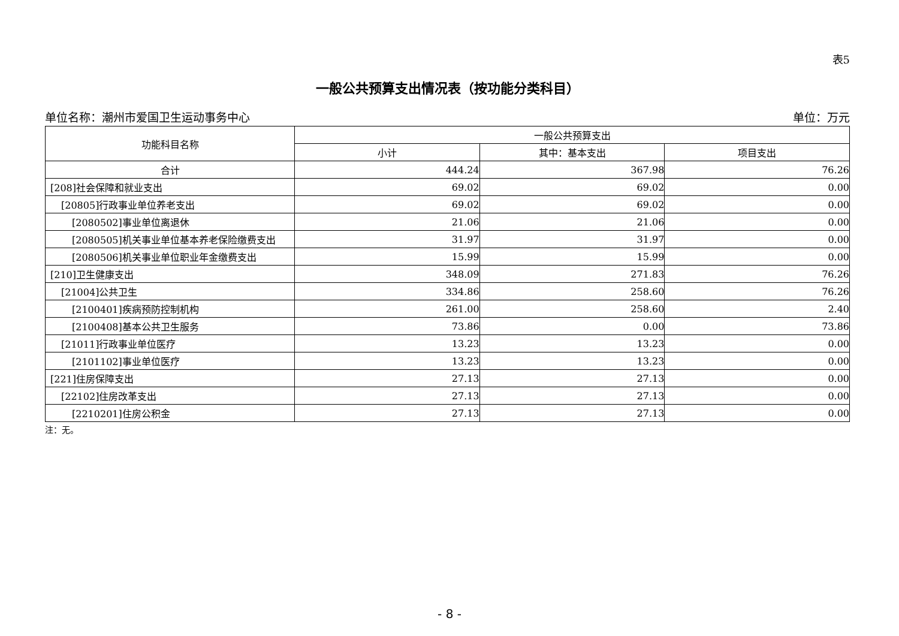表5
一般公共预算支出情况表（按功能分类科目）
单位名称：潮州市爱国卫生运动事务中心 单位：万元
| 功能科目名称 | 一般公共预算支出 | | |
| --- | --- | --- | --- |
| | 小计 | 其中：基本支出 | 项目支出 |
| 合计 | 444.24 | 367.98 | 76.26 |
| [208]社会保障和就业支出 | 69.02 | 69.02 | 0.00 |
| [20805]行政事业单位养老支出 | 69.02 | 69.02 | 0.00 |
| [2080502]事业单位离退休 | 21.06 | 21.06 | 0.00 |
| [2080505]机关事业单位基本养老保险缴费支出 | 31.97 | 31.97 | 0.00 |
| [2080506]机关事业单位职业年金缴费支出 | 15.99 | 15.99 | 0.00 |
| [210]卫生健康支出 | 348.09 | 271.83 | 76.26 |
| [21004]公共卫生 | 334.86 | 258.60 | 76.26 |
| [2100401]疾病预防控制机构 | 261.00 | 258.60 | 2.40 |
| [2100408]基本公共卫生服务 | 73.86 | 0.00 | 73.86 |
| [21011]行政事业单位医疗 | 13.23 | 13.23 | 0.00 |
| [2101102]事业单位医疗 | 13.23 | 13.23 | 0.00 |
| [221]住房保障支出 | 27.13 | 27.13 | 0.00 |
| [22102]住房改革支出 | 27.13 | 27.13 | 0.00 |
| [2210201]住房公积金 | 27.13 | 27.13 | 0.00 |
注：无。
- 8 -